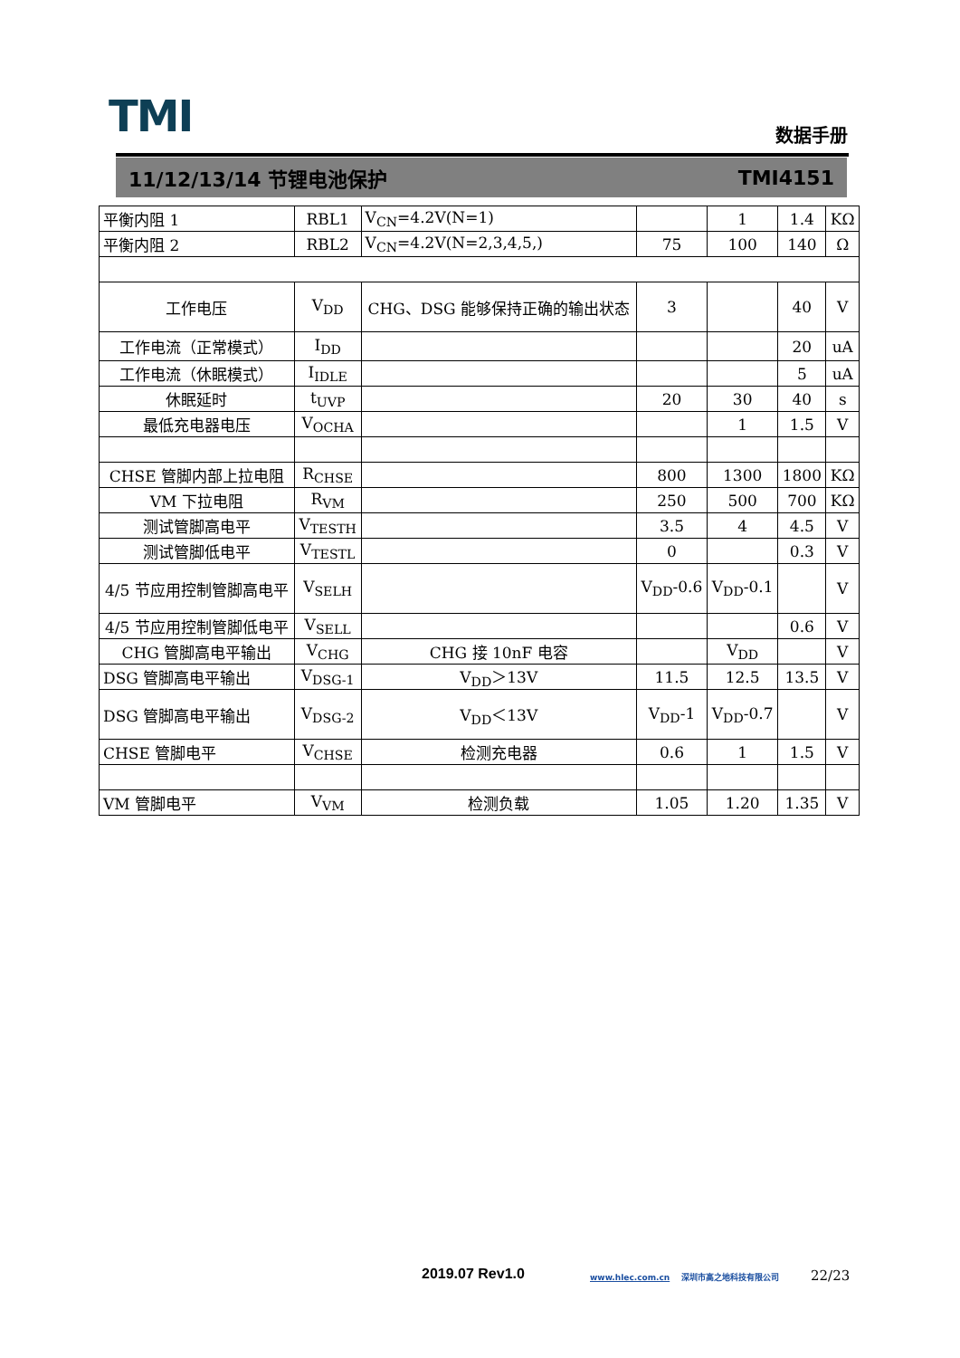TMI 数据手册
11/12/13/14 节锂电池保护 TMI4151
| 平衡内阻 1 | RBL1 | V<sub>CN</sub>=4.2V(N=1) | | 1 | 1.4 | KΩ |
| 平衡内阻 2 | RBL2 | V<sub>CN</sub>=4.2V(N=2,3,4,5,) | 75 | 100 | 140 | Ω |
| 工作电压 | V<sub>DD</sub> | CHG、DSG 能够保持正确的输出状态 | 3 | | 40 | V |
| 工作电流（正常模式） | I<sub>DD</sub> | | | | 20 | uA |
| 工作电流（休眠模式） | I<sub>IDLE</sub> | | | | 5 | uA |
| 休眠延时 | t<sub>UVP</sub> | | 20 | 30 | 40 | s |
| 最低充电器电压 | V<sub>OCHA</sub> | | | 1 | 1.5 | V |
| CHSE 管脚内部上拉电阻 | R<sub>CHSE</sub> | | 800 | 1300 | 1800 | KΩ |
| VM 下拉电阻 | R<sub>VM</sub> | | 250 | 500 | 700 | KΩ |
| 测试管脚高电平 | V<sub>TESTH</sub> | | 3.5 | 4 | 4.5 | V |
| 测试管脚低电平 | V<sub>TESTL</sub> | | 0 | | 0.3 | V |
| 4/5 节应用控制管脚高电平 | V<sub>SELH</sub> | | V<sub>DD</sub>-0.6 | V<sub>DD</sub>-0.1 | | V |
| 4/5 节应用控制管脚低电平 | V<sub>SELL</sub> | | | | 0.6 | V |
| CHG 管脚高电平输出 | V<sub>CHG</sub> | CHG 接 10nF 电容 | | V<sub>DD</sub> | | V |
| DSG 管脚高电平输出 | V<sub>DSG-1</sub> | V<sub>DD</sub>＞13V | 11.5 | 12.5 | 13.5 | V |
| DSG 管脚高电平输出 | V<sub>DSG-2</sub> | V<sub>DD</sub>＜13V | V<sub>DD</sub>-1 | V<sub>DD</sub>-0.7 | | V |
| CHSE 管脚电平 | V<sub>CHSE</sub> | 检测充电器 | 0.6 | 1 | 1.5 | V |
| VM 管脚电平 | V<sub>VM</sub> | 检测负载 | 1.05 | 1.20 | 1.35 | V |
2019.07 Rev1.0
www.hlec.com.cn 深圳市高之地科技有限公司
22/23